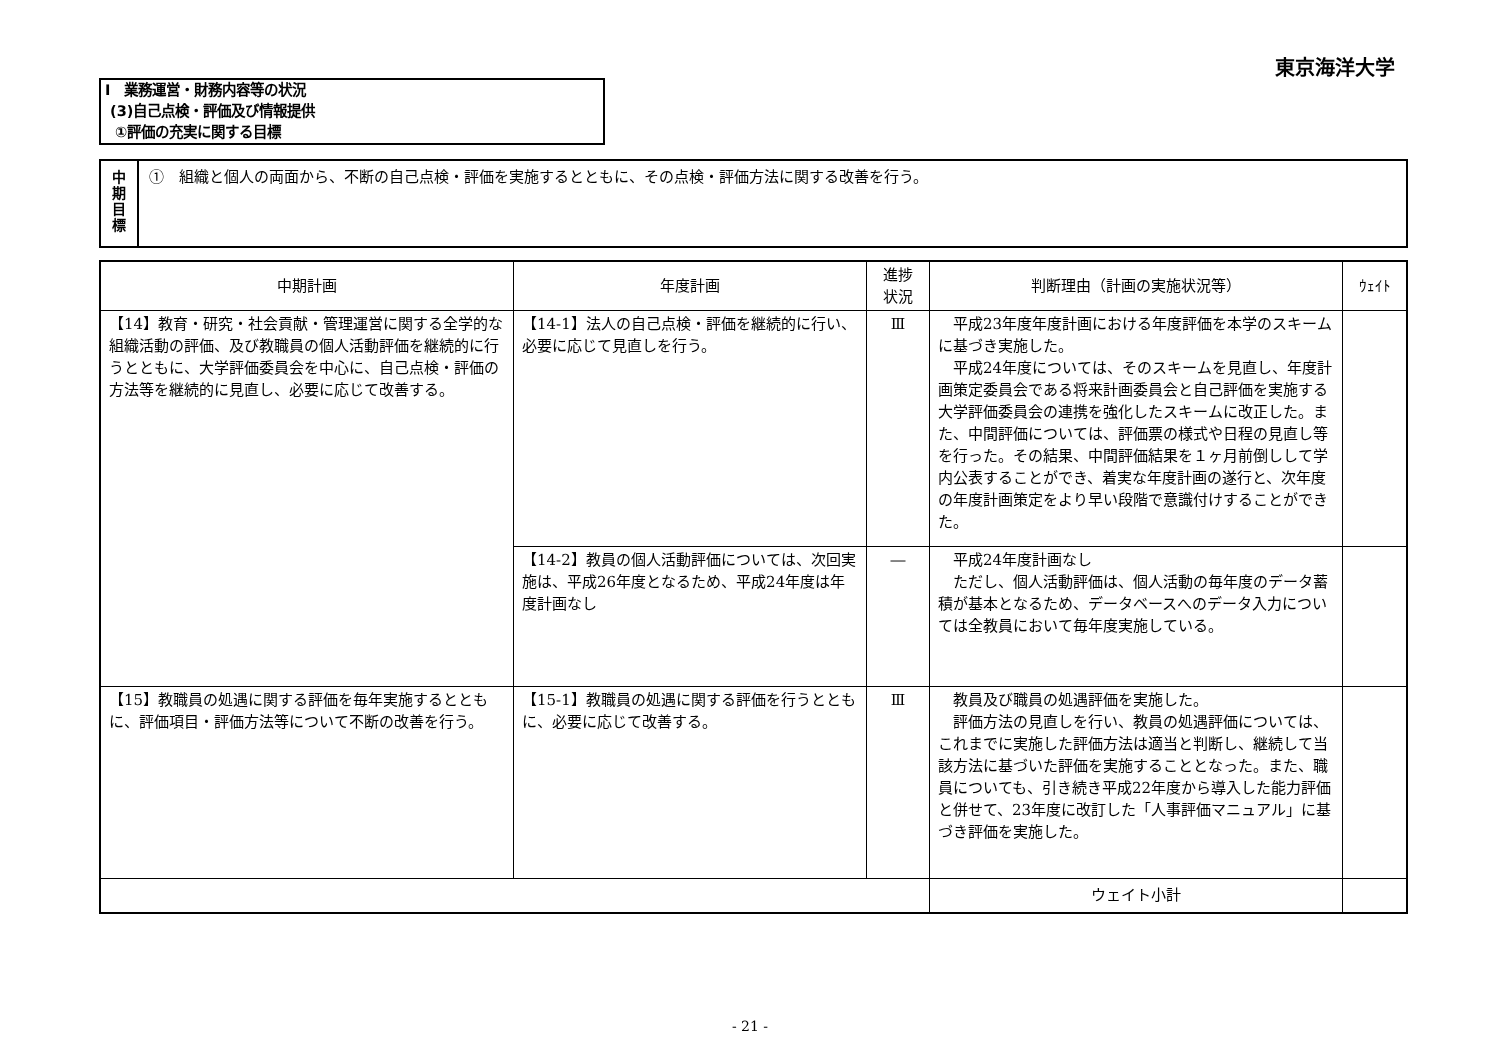東京海洋大学
Ⅰ　業務運営・財務内容等の状況
(3)自己点検・評価及び情報提供
①評価の充実に関する目標
中
期
目
標
①　組織と個人の両面から、不断の自己点検・評価を実施するとともに、その点検・評価方法に関する改善を行う。
| 中期計画 | 年度計画 | 進捗 状況 | 判断理由（計画の実施状況等） | ｳｪｲﾄ |
| --- | --- | --- | --- | --- |
| 【14】教育・研究・社会貢献・管理運営に関する全学的な組織活動の評価、及び教職員の個人活動評価を継続的に行うとともに、大学評価委員会を中心に、自己点検・評価の方法等を継続的に見直し、必要に応じて改善する。 | 【14-1】法人の自己点検・評価を継続的に行い、必要に応じて見直しを行う。 | Ⅲ | 平成23年度年度計画における年度評価を本学のスキームに基づき実施した。 平成24年度については、そのスキームを見直し、年度計画策定委員会である将来計画委員会と自己評価を実施する大学評価委員会の連携を強化したスキームに改正した。また、中間評価については、評価票の様式や日程の見直し等を行った。その結果、中間評価結果を１ヶ月前倒しして学内公表することができ、着実な年度計画の遂行と、次年度の年度計画策定をより早い段階で意識付けすることができた。 | |
| | 【14-2】教員の個人活動評価については、次回実施は、平成26年度となるため、平成24年度は年度計画なし | ― | 平成24年度計画なし ただし、個人活動評価は、個人活動の毎年度のデータ蓄積が基本となるため、データベースへのデータ入力については全教員において毎年度実施している。 | |
| 【15】教職員の処遇に関する評価を毎年実施するとともに、評価項目・評価方法等について不断の改善を行う。 | 【15-1】教職員の処遇に関する評価を行うとともに、必要に応じて改善する。 | Ⅲ | 教員及び職員の処遇評価を実施した。 評価方法の見直しを行い、教員の処遇評価については、これまでに実施した評価方法は適当と判断し、継続して当該方法に基づいた評価を実施することとなった。また、職員についても、引き続き平成22年度から導入した能力評価と併せて、23年度に改訂した「人事評価マニュアル」に基づき評価を実施した。 | |
| | | | ウェイト小計 | |
- 21 -